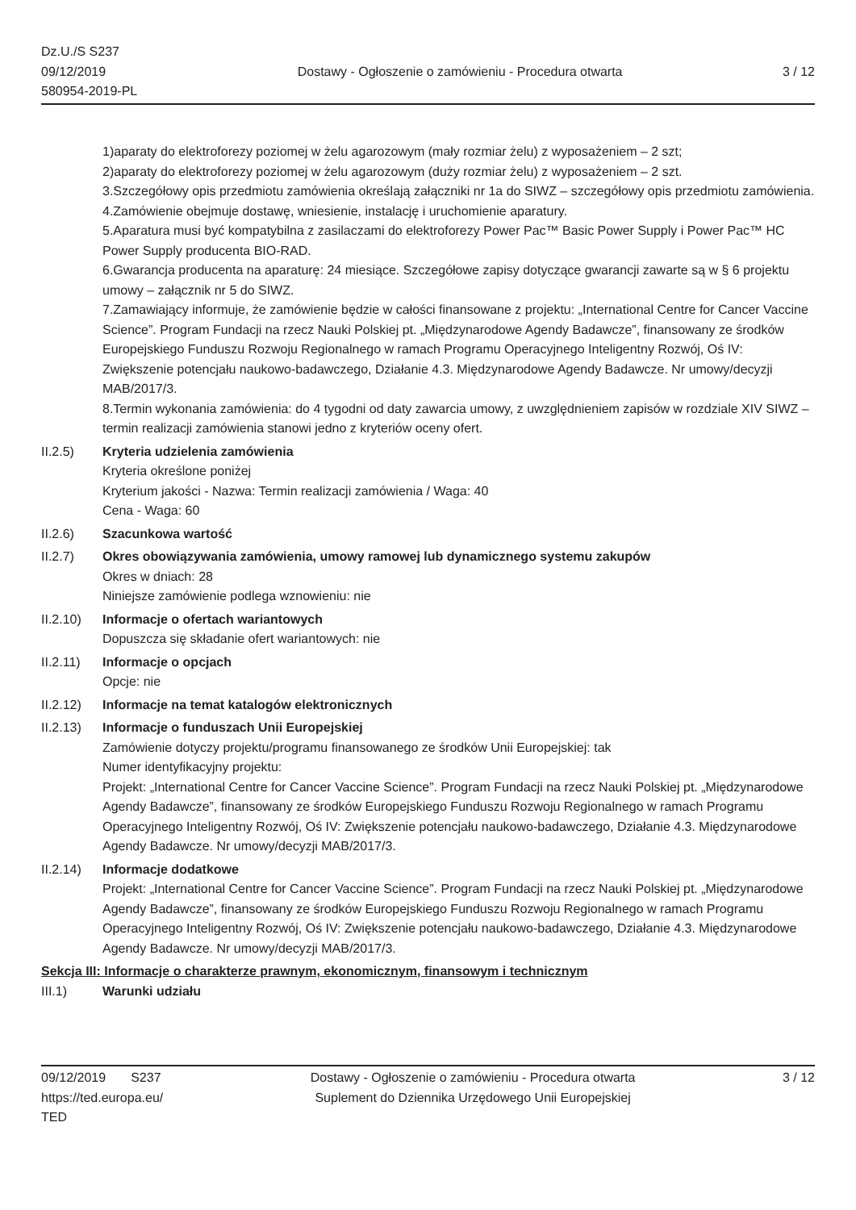Dz.U./S S237
09/12/2019
580954-2019-PL
Dostawy - Ogłoszenie o zamówieniu - Procedura otwarta
3 / 12
1)aparaty do elektroforezy poziomej w żelu agarozowym (mały rozmiar żelu) z wyposażeniem – 2 szt;
2)aparaty do elektroforezy poziomej w żelu agarozowym (duży rozmiar żelu) z wyposażeniem – 2 szt.
3.Szczegółowy opis przedmiotu zamówienia określają załączniki nr 1a do SIWZ – szczegółowy opis przedmiotu zamówienia.
4.Zamówienie obejmuje dostawę, wniesienie, instalację i uruchomienie aparatury.
5.Aparatura musi być kompatybilna z zasilaczami do elektroforezy Power Pac™ Basic Power Supply i Power Pac™ HC Power Supply producenta BIO-RAD.
6.Gwarancja producenta na aparaturę: 24 miesiące. Szczegółowe zapisy dotyczące gwarancji zawarte są w § 6 projektu umowy – załącznik nr 5 do SIWZ.
7.Zamawiający informuje, że zamówienie będzie w całości finansowane z projektu: „International Centre for Cancer Vaccine Science”. Program Fundacji na rzecz Nauki Polskiej pt. „Międzynarodowe Agendy Badawcze”, finansowany ze środków Europejskiego Funduszu Rozwoju Regionalnego w ramach Programu Operacyjnego Inteligentny Rozwój, Oś IV: Zwiększenie potencjału naukowo-badawczego, Działanie 4.3. Międzynarodowe Agendy Badawcze. Nr umowy/decyzji MAB/2017/3.
8.Termin wykonania zamówienia: do 4 tygodni od daty zawarcia umowy, z uwzględnieniem zapisów w rozdziale XIV SIWZ – termin realizacji zamówienia stanowi jedno z kryteriów oceny ofert.
II.2.5) Kryteria udzielenia zamówienia
Kryteria określone poniżej
Kryterium jakości - Nazwa: Termin realizacji zamówienia / Waga: 40
Cena - Waga: 60
II.2.6) Szacunkowa wartość
II.2.7) Okres obowiązywania zamówienia, umowy ramowej lub dynamicznego systemu zakupów
Okres w dniach: 28
Niniejsze zamówienie podlega wznowieniu: nie
II.2.10)
Informacje o ofertach wariantowych
Dopuszcza się składanie ofert wariantowych: nie
II.2.11)
Informacje o opcjach
Opcje: nie
II.2.12)
Informacje na temat katalogów elektronicznych
II.2.13)
Informacje o funduszach Unii Europejskiej
Zamówienie dotyczy projektu/programu finansowanego ze środków Unii Europejskiej: tak
Numer identyfikacyjny projektu:
Projekt: „International Centre for Cancer Vaccine Science”. Program Fundacji na rzecz Nauki Polskiej pt. „Międzynarodowe Agendy Badawcze”, finansowany ze środków Europejskiego Funduszu Rozwoju Regionalnego w ramach Programu Operacyjnego Inteligentny Rozwój, Oś IV: Zwiększenie potencjału naukowo-badawczego, Działanie 4.3. Międzynarodowe Agendy Badawcze. Nr umowy/decyzji MAB/2017/3.
II.2.14)
Informacje dodatkowe
Projekt: „International Centre for Cancer Vaccine Science”. Program Fundacji na rzecz Nauki Polskiej pt. „Międzynarodowe Agendy Badawcze”, finansowany ze środków Europejskiego Funduszu Rozwoju Regionalnego w ramach Programu Operacyjnego Inteligentny Rozwój, Oś IV: Zwiększenie potencjału naukowo-badawczego, Działanie 4.3. Międzynarodowe Agendy Badawcze. Nr umowy/decyzji MAB/2017/3.
Sekcja III: Informacje o charakterze prawnym, ekonomicznym, finansowym i technicznym
III.1) Warunki udziału
09/12/2019 S237
https://ted.europa.eu/
TED
Dostawy - Ogłoszenie o zamówieniu - Procedura otwarta
Suplement do Dziennika Urzędowego Unii Europejskiej
3 / 12